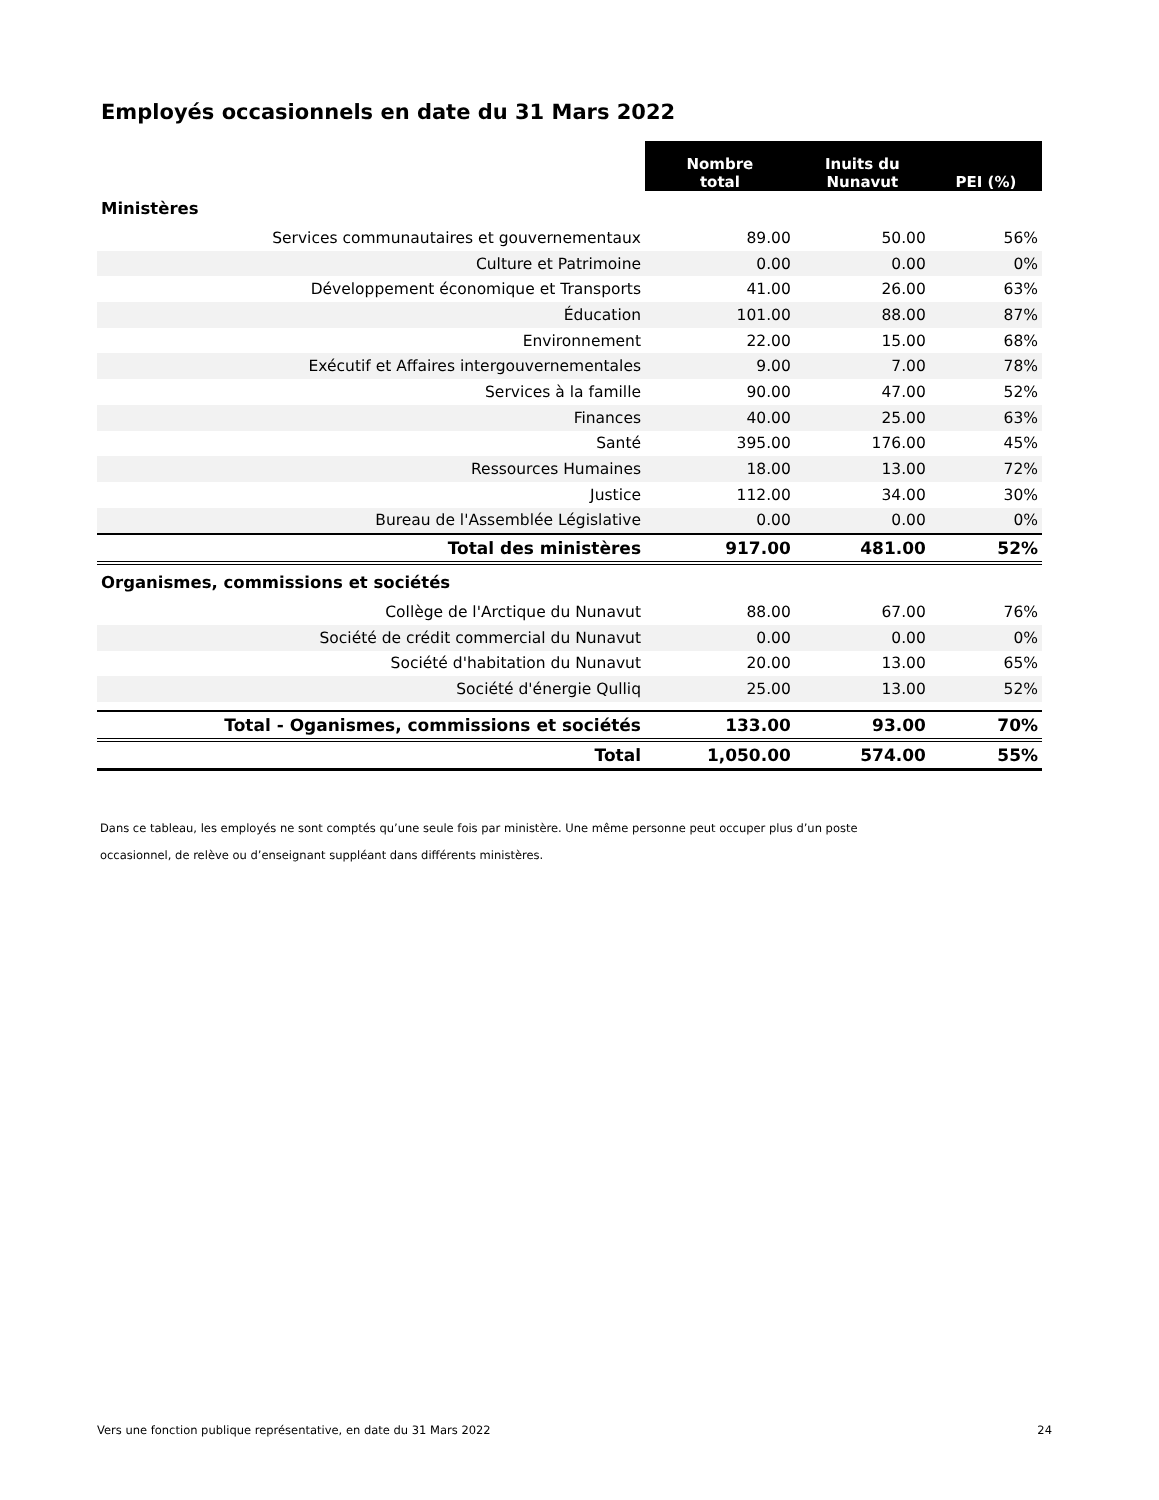Employés occasionnels en date du 31 Mars 2022
| | Nombre total | Inuits du Nunavut | PEI (%) |
| Ministères | | | |
| Services communautaires et gouvernementaux | 89.00 | 50.00 | 56% |
| Culture et Patrimoine | 0.00 | 0.00 | 0% |
| Développement économique et Transports | 41.00 | 26.00 | 63% |
| Éducation | 101.00 | 88.00 | 87% |
| Environnement | 22.00 | 15.00 | 68% |
| Exécutif et Affaires intergouvernementales | 9.00 | 7.00 | 78% |
| Services à la famille | 90.00 | 47.00 | 52% |
| Finances | 40.00 | 25.00 | 63% |
| Santé | 395.00 | 176.00 | 45% |
| Ressources Humaines | 18.00 | 13.00 | 72% |
| Justice | 112.00 | 34.00 | 30% |
| Bureau de l'Assemblée Législative | 0.00 | 0.00 | 0% |
| Total des ministères | 917.00 | 481.00 | 52% |
| Organismes, commissions et sociétés | | | |
| Collège de l'Arctique du Nunavut | 88.00 | 67.00 | 76% |
| Société de crédit commercial du Nunavut | 0.00 | 0.00 | 0% |
| Société d'habitation du Nunavut | 20.00 | 13.00 | 65% |
| Société d'énergie Qulliq | 25.00 | 13.00 | 52% |
| Total - Oganismes, commissions et sociétés | 133.00 | 93.00 | 70% |
| Total | 1,050.00 | 574.00 | 55% |
Dans ce tableau, les employés ne sont comptés qu’une seule fois par ministère. Une même personne peut occuper plus d’un poste
occasionnel, de relève ou d’enseignant suppléant dans différents ministères.
Vers une fonction publique représentative, en date du 31 Mars 2022 24